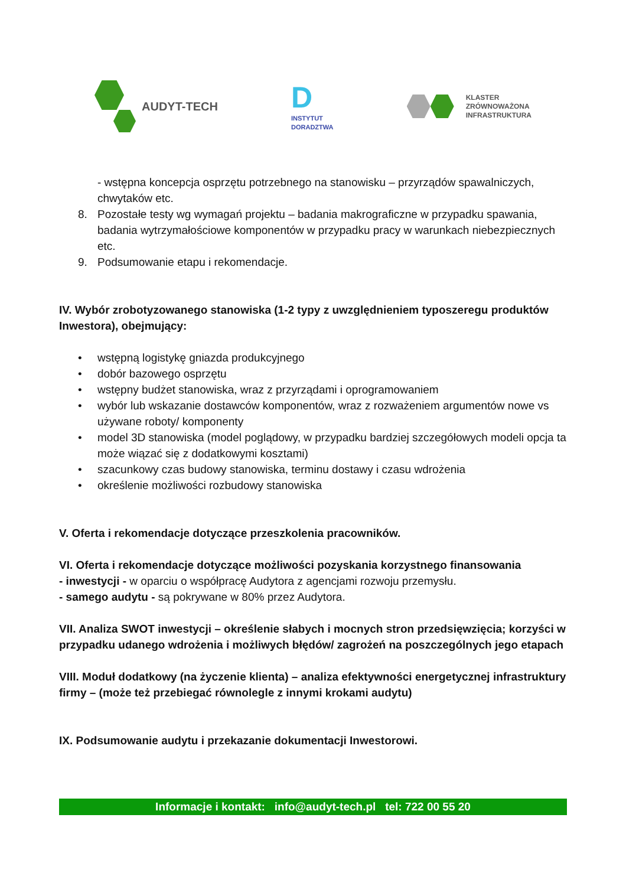AUDYT-TECH
D
INSTYTUT
DORADZTWA
KLASTER
ZRÓWNOWAŻONA
INFRASTRUKTURA
- wstępna koncepcja osprzętu potrzebnego na stanowisku – przyrządów spawalniczych, chwytaków etc.
8. Pozostałe testy wg wymagań projektu – badania makrograficzne w przypadku spawania, badania wytrzymałościowe komponentów w przypadku pracy w warunkach niebezpiecznych etc.
9. Podsumowanie etapu i rekomendacje.
IV. Wybór zrobotyzowanego stanowiska (1-2 typy z uwzględnieniem typoszeregu produktów Inwestora), obejmujący:
• wstępną logistykę gniazda produkcyjnego
• dobór bazowego osprzętu
• wstępny budżet stanowiska, wraz z przyrządami i oprogramowaniem
• wybór lub wskazanie dostawców komponentów, wraz z rozważeniem argumentów nowe vs używane roboty/ komponenty
• model 3D stanowiska (model poglądowy, w przypadku bardziej szczegółowych modeli opcja ta może wiązać się z dodatkowymi kosztami)
• szacunkowy czas budowy stanowiska, terminu dostawy i czasu wdrożenia
• określenie możliwości rozbudowy stanowiska
V. Oferta i rekomendacje dotyczące przeszkolenia pracowników.
VI. Oferta i rekomendacje dotyczące możliwości pozyskania korzystnego finansowania
- inwestycji - w oparciu o współpracę Audytora z agencjami rozwoju przemysłu.
- samego audytu - są pokrywane w 80% przez Audytora.
VII. Analiza SWOT inwestycji – określenie słabych i mocnych stron przedsięwzięcia; korzyści w przypadku udanego wdrożenia i możliwych błędów/ zagrożeń na poszczególnych jego etapach
VIII. Moduł dodatkowy (na życzenie klienta) – analiza efektywności energetycznej infrastruktury firmy – (może też przebiegać równolegle z innymi krokami audytu)
IX. Podsumowanie audytu i przekazanie dokumentacji Inwestorowi.
Informacje i kontakt: info@audyt-tech.pl tel: 722 00 55 20